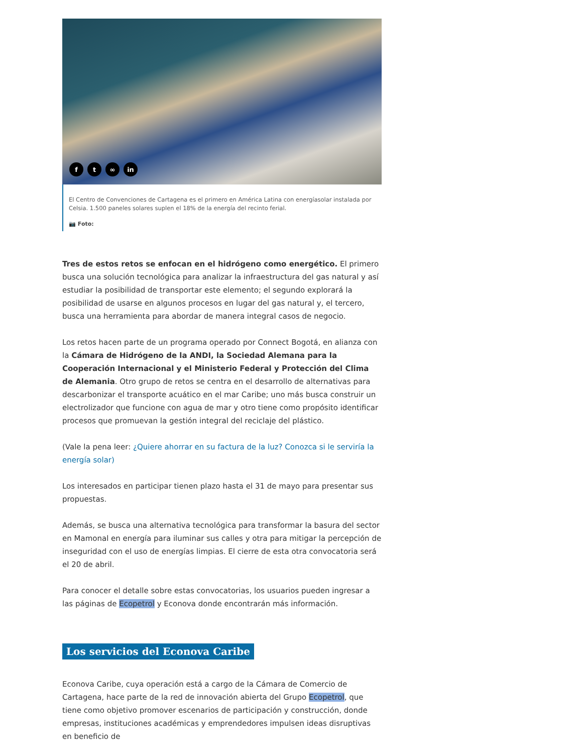ft ∞ in
El Centro de Convenciones de Cartagena es el primero en América Latina con energíasolar instalada por Celsia. 1.500 paneles solares suplen el 18% de la energía del recinto ferial.
📷 Foto:
Tres de estos retos se enfocan en el hidrógeno como energético. El primero busca una solución tecnológica para analizar la infraestructura del gas natural y así estudiar la posibilidad de transportar este elemento; el segundo explorará la posibilidad de usarse en algunos procesos en lugar del gas natural y, el tercero, busca una herramienta para abordar de manera integral casos de negocio.
Los retos hacen parte de un programa operado por Connect Bogotá, en alianza con la Cámara de Hidrógeno de la ANDI, la Sociedad Alemana para la Cooperación Internacional y el Ministerio Federal y Protección del Clima de Alemania. Otro grupo de retos se centra en el desarrollo de alternativas para descarbonizar el transporte acuático en el mar Caribe; uno más busca construir un electrolizador que funcione con agua de mar y otro tiene como propósito identificar procesos que promuevan la gestión integral del reciclaje del plástico.
(Vale la pena leer: ¿Quiere ahorrar en su factura de la luz? Conozca si le serviría la energía solar)
Los interesados en participar tienen plazo hasta el 31 de mayo para presentar sus propuestas.
Además, se busca una alternativa tecnológica para transformar la basura del sector en Mamonal en energía para iluminar sus calles y otra para mitigar la percepción de inseguridad con el uso de energías limpias. El cierre de esta otra convocatoria será el 20 de abril.
Para conocer el detalle sobre estas convocatorias, los usuarios pueden ingresar a las páginas de Ecopetrol y Econova donde encontrarán más información.
Los servicios del Econova Caribe
Econova Caribe, cuya operación está a cargo de la Cámara de Comercio de Cartagena, hace parte de la red de innovación abierta del Grupo Ecopetrol, que tiene como objetivo promover escenarios de participación y construcción, donde empresas, instituciones académicas y emprendedores impulsen ideas disruptivas en beneficio de